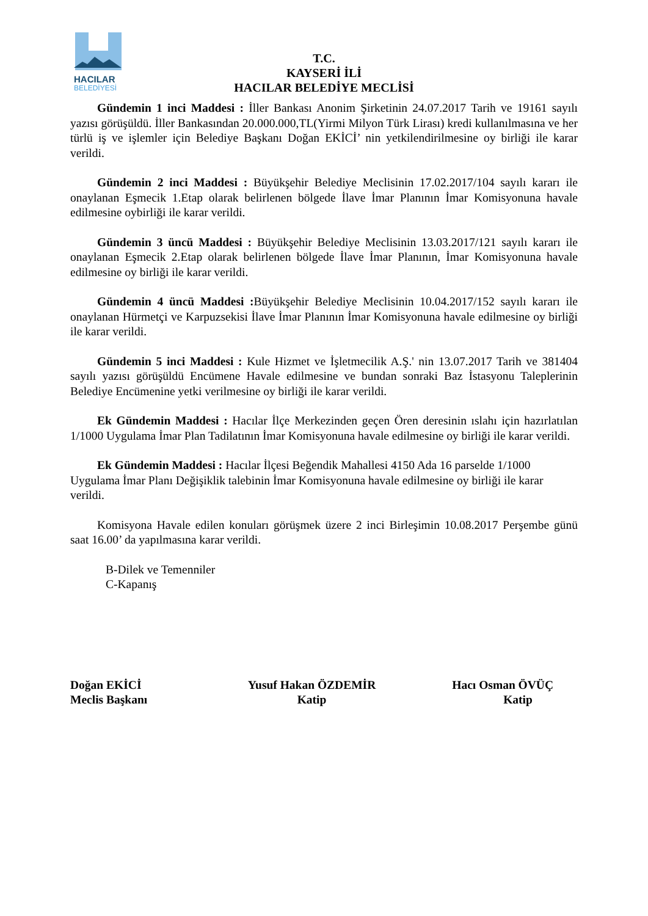HACILAR
BELEDİYESİ
T.C.
KAYSERİ İLİ
HACILAR BELEDİYE MECLİSİ
Gündemin 1 inci Maddesi : İller Bankası Anonim Şirketinin 24.07.2017 Tarih ve 19161 sayılı yazısı görüşüldü. İller Bankasından 20.000.000,TL(Yirmi Milyon Türk Lirası) kredi kullanılmasına ve her türlü iş ve işlemler için Belediye Başkanı Doğan EKİCİ’ nin yetkilendirilmesine oy birliği ile karar verildi.
Gündemin 2 inci Maddesi : Büyükşehir Belediye Meclisinin 17.02.2017/104 sayılı kararı ile onaylanan Eşmecik 1.Etap olarak belirlenen bölgede İlave İmar Planının İmar Komisyonuna havale edilmesine oybirliği ile karar verildi.
Gündemin 3 üncü Maddesi : Büyükşehir Belediye Meclisinin 13.03.2017/121 sayılı kararı ile onaylanan Eşmecik 2.Etap olarak belirlenen bölgede İlave İmar Planının, İmar Komisyonuna havale edilmesine oy birliği ile karar verildi.
Gündemin 4 üncü Maddesi : Büyükşehir Belediye Meclisinin 10.04.2017/152 sayılı kararı ile onaylanan Hürmetçi ve Karpuzsekisi İlave İmar Planının İmar Komisyonuna havale edilmesine oy birliği ile karar verildi.
Gündemin 5 inci Maddesi : Kule Hizmet ve İşletmecilik A.Ş.' nin 13.07.2017 Tarih ve 381404 sayılı yazısı görüşüldü Encümene Havale edilmesine ve bundan sonraki Baz İstasyonu Taleplerinin Belediye Encümenine yetki verilmesine oy birliği ile karar verildi.
Ek Gündemin Maddesi : Hacılar İlçe Merkezinden geçen Ören deresinin ıslahı için hazırlatılan 1/1000 Uygulama İmar Plan Tadilatının İmar Komisyonuna havale edilmesine oy birliği ile karar verildi.
Ek Gündemin Maddesi : Hacılar İlçesi Beğendik Mahallesi 4150 Ada 16 parselde 1/1000 Uygulama İmar Planı Değişiklik talebinin İmar Komisyonuna havale edilmesine oy birliği ile karar verildi.
Komisyona Havale edilen konuları görüşmek üzere 2 inci Birleşimin 10.08.2017 Perşembe günü saat 16.00’ da yapılmasına karar verildi.
B-Dilek ve Temenniler
C-Kapanış
Doğan EKİCİ
Meclis Başkanı
Yusuf Hakan ÖZDEMİR
Katip
Hacı Osman ÖVÜÇ
Katip